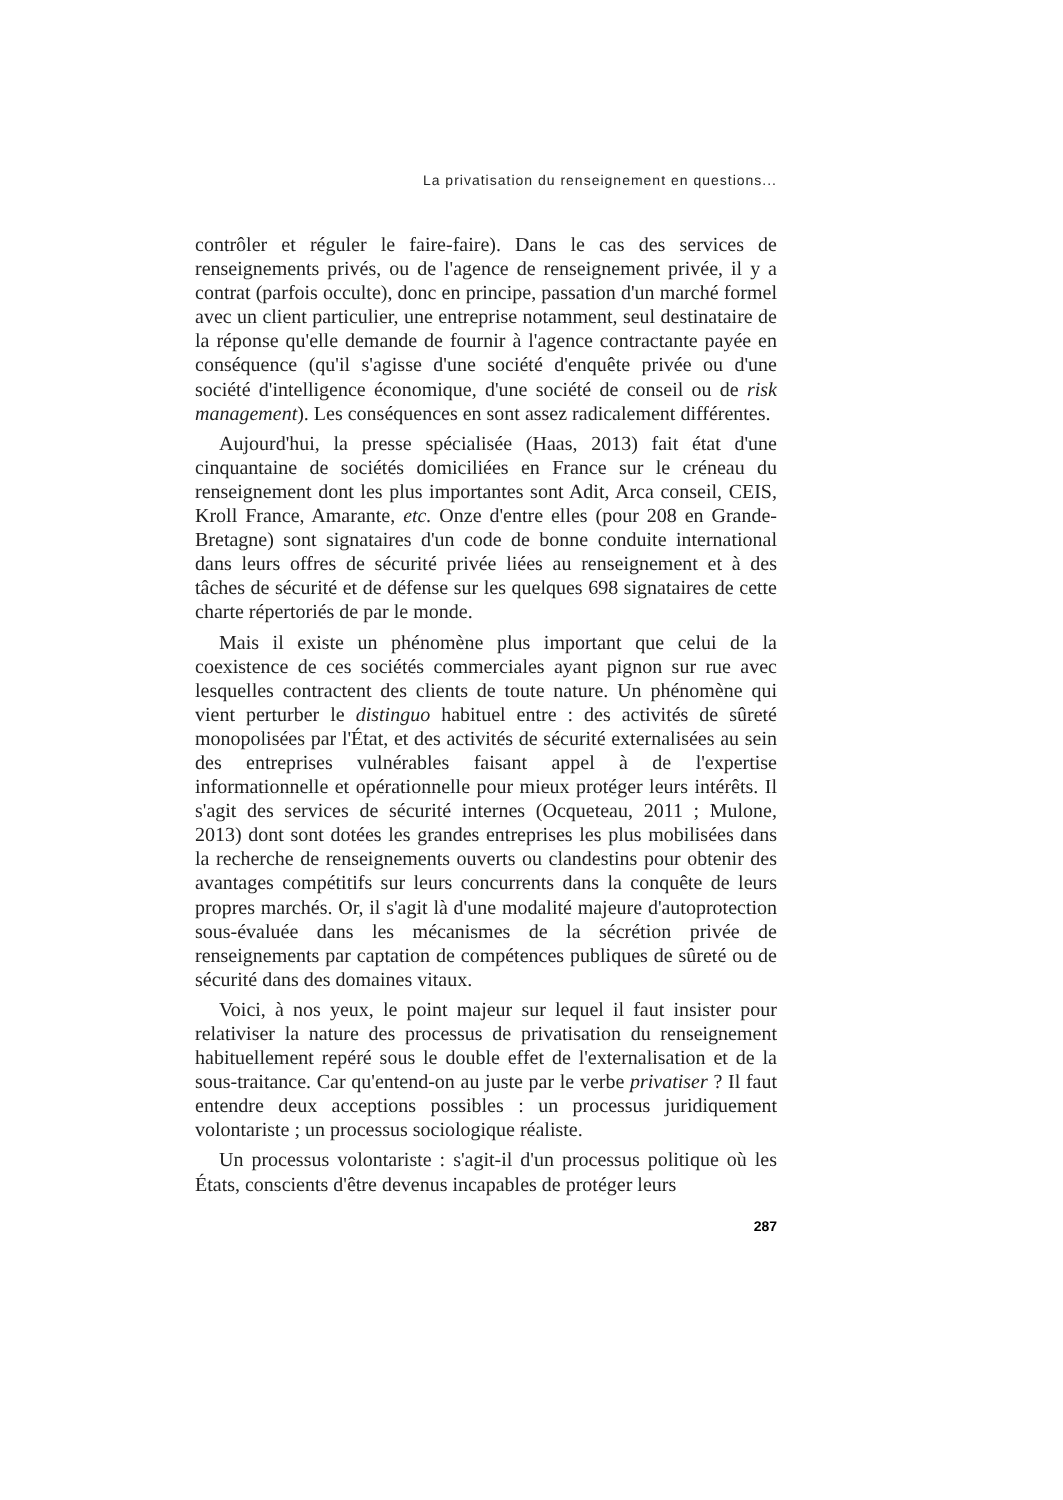La privatisation du renseignement en questions...
contrôler et réguler le faire-faire). Dans le cas des services de renseignements privés, ou de l'agence de renseignement privée, il y a contrat (parfois occulte), donc en principe, passation d'un marché formel avec un client particulier, une entreprise notamment, seul destinataire de la réponse qu'elle demande de fournir à l'agence contractante payée en conséquence (qu'il s'agisse d'une société d'enquête privée ou d'une société d'intelligence économique, d'une société de conseil ou de risk management). Les conséquences en sont assez radicalement différentes.
Aujourd'hui, la presse spécialisée (Haas, 2013) fait état d'une cinquantaine de sociétés domiciliées en France sur le créneau du renseignement dont les plus importantes sont Adit, Arca conseil, CEIS, Kroll France, Amarante, etc. Onze d'entre elles (pour 208 en Grande-Bretagne) sont signataires d'un code de bonne conduite international dans leurs offres de sécurité privée liées au renseignement et à des tâches de sécurité et de défense sur les quelques 698 signataires de cette charte répertoriés de par le monde.
Mais il existe un phénomène plus important que celui de la coexistence de ces sociétés commerciales ayant pignon sur rue avec lesquelles contractent des clients de toute nature. Un phénomène qui vient perturber le distinguo habituel entre : des activités de sûreté monopolisées par l'État, et des activités de sécurité externalisées au sein des entreprises vulnérables faisant appel à de l'expertise informationnelle et opérationnelle pour mieux protéger leurs intérêts. Il s'agit des services de sécurité internes (Ocqueteau, 2011 ; Mulone, 2013) dont sont dotées les grandes entreprises les plus mobilisées dans la recherche de renseignements ouverts ou clandestins pour obtenir des avantages compétitifs sur leurs concurrents dans la conquête de leurs propres marchés. Or, il s'agit là d'une modalité majeure d'autoprotection sous-évaluée dans les mécanismes de la sécrétion privée de renseignements par captation de compétences publiques de sûreté ou de sécurité dans des domaines vitaux.
Voici, à nos yeux, le point majeur sur lequel il faut insister pour relativiser la nature des processus de privatisation du renseignement habituellement repéré sous le double effet de l'externalisation et de la sous-traitance. Car qu'entend-on au juste par le verbe privatiser ? Il faut entendre deux acceptions possibles : un processus juridiquement volontariste ; un processus sociologique réaliste.
Un processus volontariste : s'agit-il d'un processus politique où les États, conscients d'être devenus incapables de protéger leurs
287